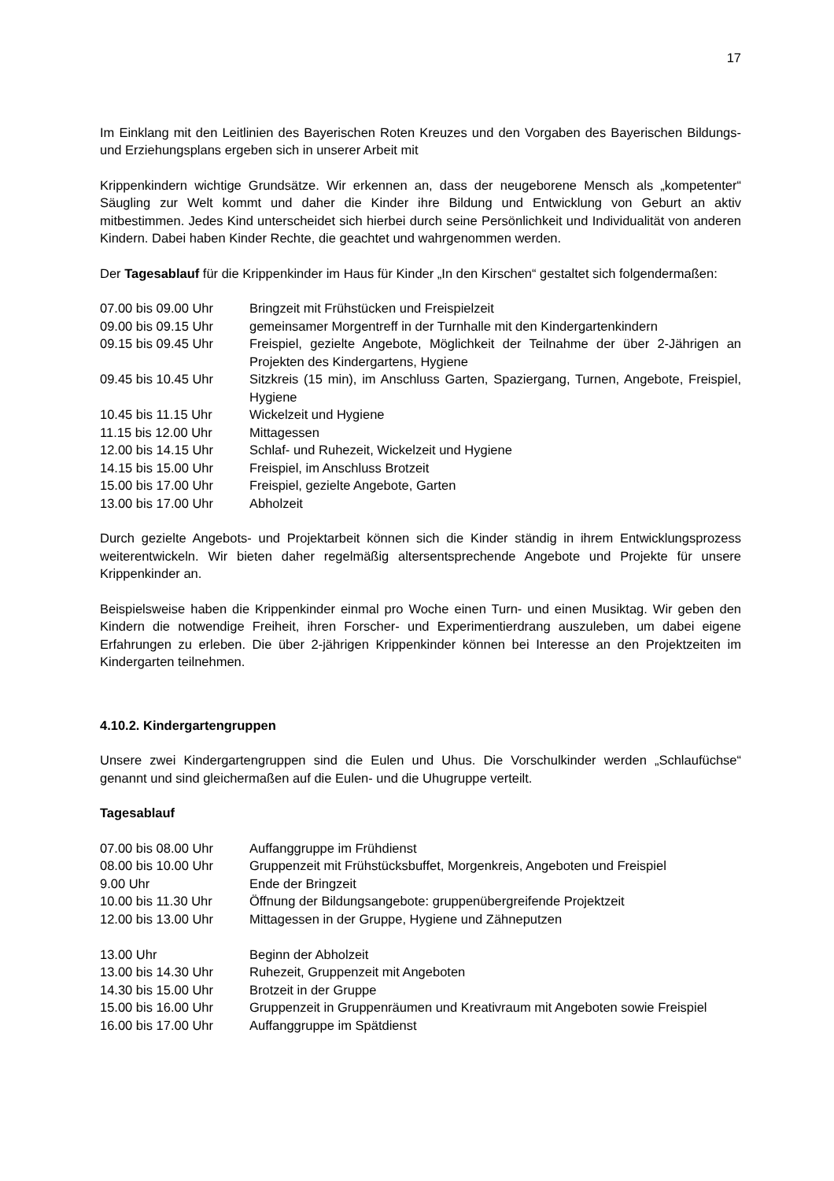17
Im Einklang mit den Leitlinien des Bayerischen Roten Kreuzes und den Vorgaben des Bayerischen Bildungs- und Erziehungsplans ergeben sich in unserer Arbeit mit
Krippenkindern wichtige Grundsätze. Wir erkennen an, dass der neugeborene Mensch als „kompetenter“ Säugling zur Welt kommt und daher die Kinder ihre Bildung und Entwicklung von Geburt an aktiv mitbestimmen. Jedes Kind unterscheidet sich hierbei durch seine Persönlichkeit und Individualität von anderen Kindern. Dabei haben Kinder Rechte, die geachtet und wahrgenommen werden.
Der Tagesablauf für die Krippenkinder im Haus für Kinder „In den Kirschen“ gestaltet sich folgendermaßen:
| 07.00 bis 09.00 Uhr | Bringzeit mit Frühstücken und Freispielzeit |
| 09.00 bis 09.15 Uhr | gemeinsamer Morgentreff in der Turnhalle mit den Kindergartenkindern |
| 09.15 bis 09.45 Uhr | Freispiel, gezielte Angebote, Möglichkeit der Teilnahme der über 2-Jährigen an Projekten des Kindergartens, Hygiene |
| 09.45 bis 10.45 Uhr | Sitzkreis (15 min), im Anschluss Garten, Spaziergang, Turnen, Angebote, Freispiel, Hygiene |
| 10.45 bis 11.15 Uhr | Wickelzeit und Hygiene |
| 11.15 bis 12.00 Uhr | Mittagessen |
| 12.00 bis 14.15 Uhr | Schlaf- und Ruhezeit, Wickelzeit und Hygiene |
| 14.15 bis 15.00 Uhr | Freispiel, im Anschluss Brotzeit |
| 15.00 bis 17.00 Uhr | Freispiel, gezielte Angebote, Garten |
| 13.00 bis 17.00 Uhr | Abholzeit |
Durch gezielte Angebots- und Projektarbeit können sich die Kinder ständig in ihrem Entwicklungsprozess weiterentwickeln. Wir bieten daher regelmäßig altersentsprechende Angebote und Projekte für unsere Krippenkinder an.
Beispielsweise haben die Krippenkinder einmal pro Woche einen Turn- und einen Musiktag. Wir geben den Kindern die notwendige Freiheit, ihren Forscher- und Experimentierdrang auszuleben, um dabei eigene Erfahrungen zu erleben. Die über 2-jährigen Krippenkinder können bei Interesse an den Projektzeiten im Kindergarten teilnehmen.
4.10.2. Kindergartengruppen
Unsere zwei Kindergartengruppen sind die Eulen und Uhus. Die Vorschulkinder werden „Schlaufüchse“ genannt und sind gleichermaßen auf die Eulen- und die Uhugruppe verteilt.
Tagesablauf
| 07.00 bis 08.00 Uhr | Auffanggruppe im Frühdienst |
| 08.00 bis 10.00 Uhr | Gruppenzeit mit Frühstücksbuffet, Morgenkreis, Angeboten und Freispiel |
| 9.00 Uhr | Ende der Bringzeit |
| 10.00 bis 11.30 Uhr | Öffnung der Bildungsangebote: gruppenübergreifende Projektzeit |
| 12.00 bis 13.00 Uhr | Mittagessen in der Gruppe, Hygiene und Zähneputzen |
| 13.00 Uhr | Beginn der Abholzeit |
| 13.00 bis 14.30 Uhr | Ruhezeit, Gruppenzeit mit Angeboten |
| 14.30 bis 15.00 Uhr | Brotzeit in der Gruppe |
| 15.00 bis 16.00 Uhr | Gruppenzeit in Gruppenräumen und Kreativraum mit Angeboten sowie Freispiel |
| 16.00 bis 17.00 Uhr | Auffanggruppe im Spätdienst |